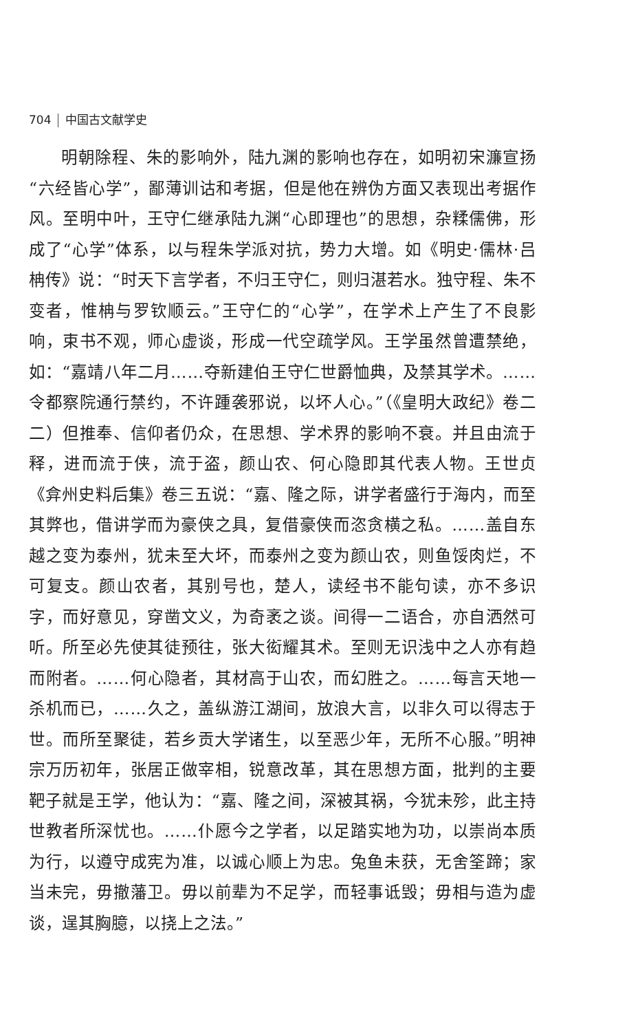704 中国古文献学史
明朝除程、朱的影响外，陆九渊的影响也存在，如明初宋濂宣扬“六经皆心学”，鄙薄训诂和考据，但是他在辨伪方面又表现出考据作风。至明中叶，王守仁继承陆九渊“心即理也”的思想，杂糅儒佛，形成了“心学”体系，以与程朱学派对抗，势力大增。如《明史·儒林·吕柟传》说：“时天下言学者，不归王守仁，则归湛若水。独守程、朱不变者，惟柟与罗钦顺云。”王守仁的“心学”，在学术上产生了不良影响，束书不观，师心虚谈，形成一代空疏学风。王学虽然曾遭禁绝，如：“嘉靖八年二月……夺新建伯王守仁世爵恤典，及禁其学术。……令都察院通行禁约，不许踵袭邪说，以坏人心。”（《皇明大政纪》卷二二）但推奉、信仰者仍众，在思想、学术界的影响不衰。并且由流于释，进而流于侠，流于盗，颜山农、何心隐即其代表人物。王世贞《弇州史料后集》卷三五说：“嘉、隆之际，讲学者盛行于海内，而至其弊也，借讲学而为豪侠之具，复借豪侠而恣贪横之私。……盖自东越之变为泰州，犹未至大坏，而泰州之变为颜山农，则鱼馁肉烂，不可复支。颜山农者，其别号也，楚人，读经书不能句读，亦不多识字，而好意见，穿凿文义，为奇袤之谈。间得一二语合，亦自洒然可听。所至必先使其徒预往，张大衒耀其术。至则无识浅中之人亦有趋而附者。……何心隐者，其材高于山农，而幻胜之。……每言天地一杀机而已，……久之，盖纵游江湖间，放浪大言，以非久可以得志于世。而所至聚徒，若乡贡大学诸生，以至恶少年，无所不心服。”明神宗万历初年，张居正做宰相，锐意改革，其在思想方面，批判的主要靶子就是王学，他认为：“嘉、隆之间，深被其祸，今犹未殄，此主持世教者所深忧也。……仆愿今之学者，以足踏实地为功，以崇尚本质为行，以遵守成宪为准，以诚心顺上为忠。兔鱼未获，无舍筌蹄；家当未完，毋撤藩卫。毋以前辈为不足学，而轻事诋毁；毋相与造为虚谈，逞其胸臆，以挠上之法。”